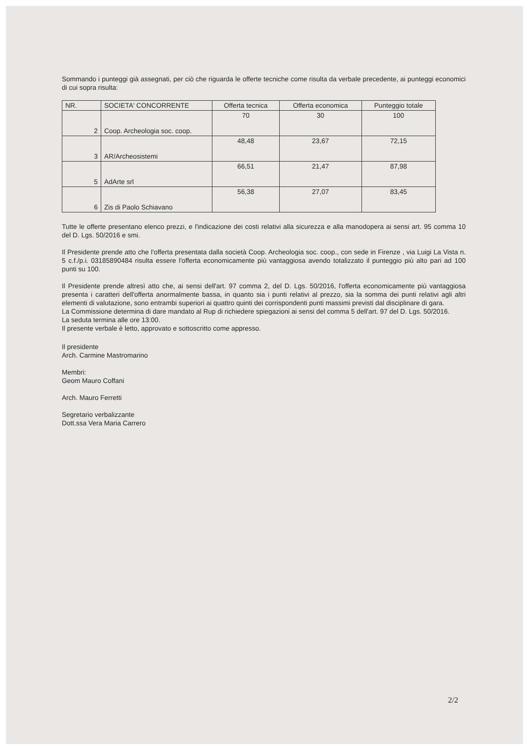Sommando i punteggi già assegnati, per ciò che riguarda le offerte tecniche come risulta da verbale precedente, ai punteggi economici di cui sopra risulta:
| NR. | SOCIETA' CONCORRENTE | Offerta tecnica | Offerta economica | Punteggio totale |
| --- | --- | --- | --- | --- |
| 2 | Coop. Archeologia soc. coop. | 70 | 30 | 100 |
| 3 | AR/Archeosistemi | 48,48 | 23,67 | 72,15 |
| 5 | AdArte srl | 66,51 | 21,47 | 87,98 |
| 6 | Zis di Paolo Schiavano | 56,38 | 27,07 | 83,45 |
Tutte le offerte presentano elenco prezzi, e l'indicazione dei costi relativi alla sicurezza e alla manodopera ai sensi art. 95 comma 10 del D. Lgs. 50/2016 e smi.
Il Presidente prende atto che l'offerta presentata dalla società Coop. Archeologia soc. coop., con sede in Firenze , via Luigi La Vista n. 5 c.f./p.i. 03185890484 risulta essere l'offerta economicamente più vantaggiosa avendo totalizzato il punteggio più alto pari ad 100 punti su 100.
Il Presidente prende altresì atto che, ai sensi dell'art. 97 comma 2, del D. Lgs. 50/2016, l'offerta economicamente più vantaggiosa presenta i caratteri dell'offerta anormalmente bassa, in quanto sia i punti relativi al prezzo, sia la somma dei punti relativi agli altri elementi di valutazione, sono entrambi superiori ai quattro quinti dei corrispondenti punti massimi previsti dal disciplinare di gara.
La Commissione determina di dare mandato al Rup di richiedere spiegazioni ai sensi del comma 5 dell'art. 97 del D. Lgs. 50/2016.
La seduta termina alle ore 13:00.
Il presente verbale è letto, approvato e sottoscritto come appresso.
Il presidente
Arch. Carmine Mastromarino
Membri:
Geom Mauro Coffani
Arch. Mauro Ferretti
Segretario verbalizzante
Dott.ssa Vera Maria Carrero
2/2